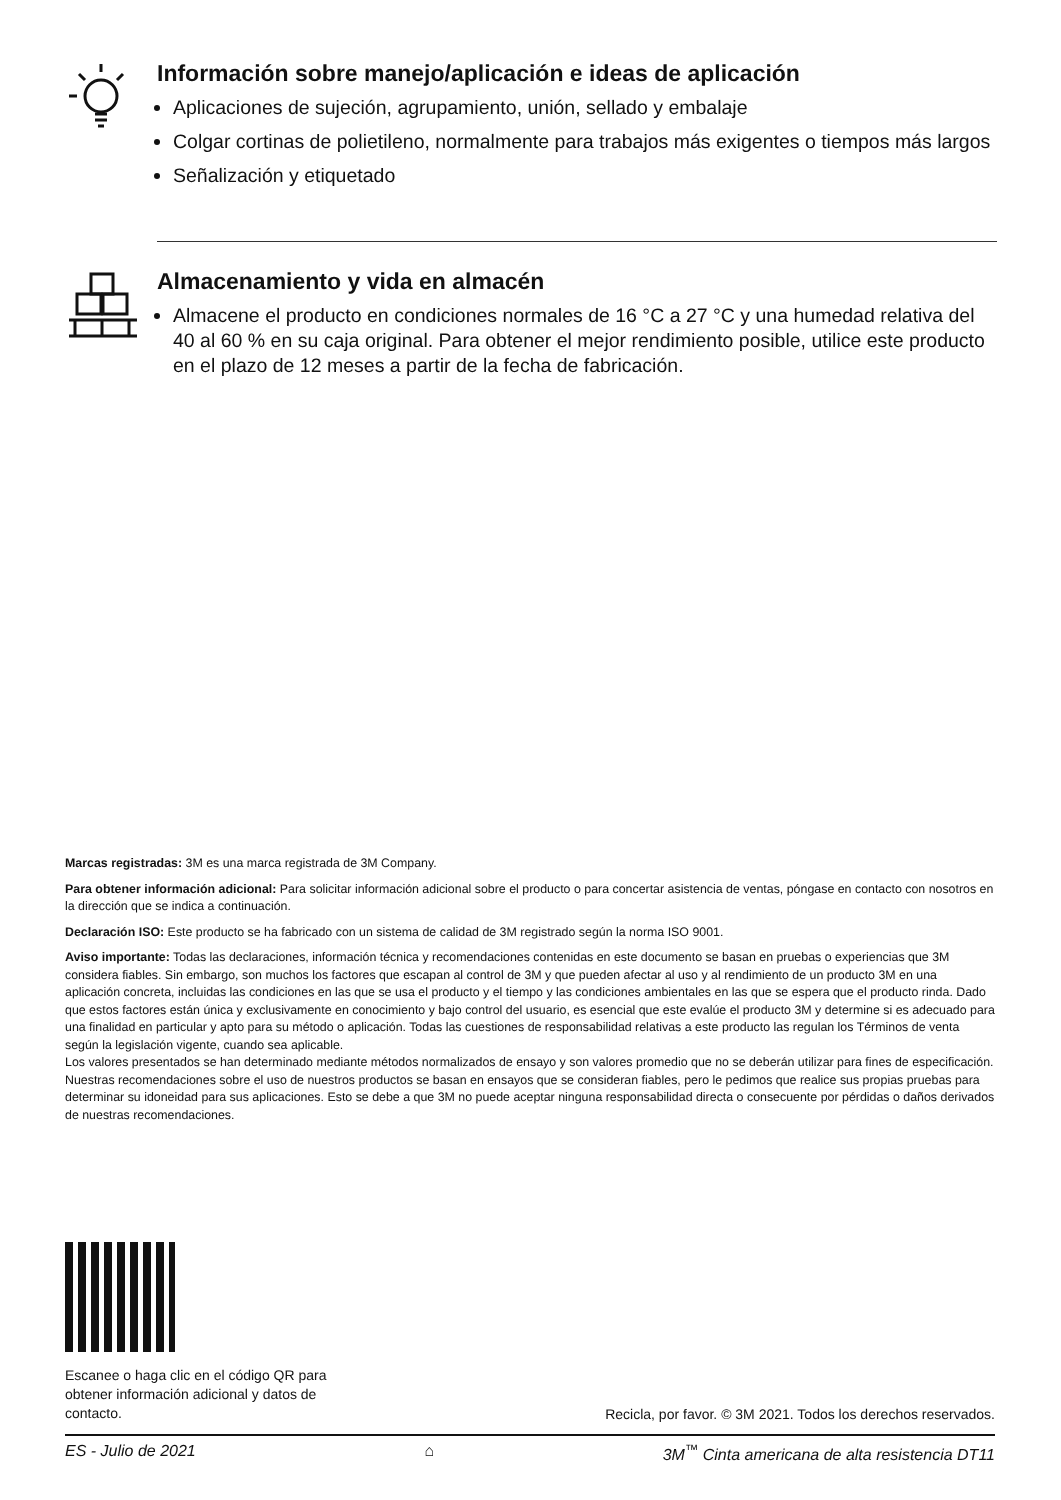Información sobre manejo/aplicación e ideas de aplicación
Aplicaciones de sujeción, agrupamiento, unión, sellado y embalaje
Colgar cortinas de polietileno, normalmente para trabajos más exigentes o tiempos más largos
Señalización y etiquetado
Almacenamiento y vida en almacén
Almacene el producto en condiciones normales de 16 °C a 27 °C y una humedad relativa del 40 al 60 % en su caja original. Para obtener el mejor rendimiento posible, utilice este producto en el plazo de 12 meses a partir de la fecha de fabricación.
Marcas registradas: 3M es una marca registrada de 3M Company.
Para obtener información adicional: Para solicitar información adicional sobre el producto o para concertar asistencia de ventas, póngase en contacto con nosotros en la dirección que se indica a continuación.
Declaración ISO: Este producto se ha fabricado con un sistema de calidad de 3M registrado según la norma ISO 9001.
Aviso importante: Todas las declaraciones, información técnica y recomendaciones contenidas en este documento se basan en pruebas o experiencias que 3M considera fiables. Sin embargo, son muchos los factores que escapan al control de 3M y que pueden afectar al uso y al rendimiento de un producto 3M en una aplicación concreta, incluidas las condiciones en las que se usa el producto y el tiempo y las condiciones ambientales en las que se espera que el producto rinda. Dado que estos factores están única y exclusivamente en conocimiento y bajo control del usuario, es esencial que este evalúe el producto 3M y determine si es adecuado para una finalidad en particular y apto para su método o aplicación. Todas las cuestiones de responsabilidad relativas a este producto las regulan los Términos de venta según la legislación vigente, cuando sea aplicable.
Los valores presentados se han determinado mediante métodos normalizados de ensayo y son valores promedio que no se deberán utilizar para fines de especificación. Nuestras recomendaciones sobre el uso de nuestros productos se basan en ensayos que se consideran fiables, pero le pedimos que realice sus propias pruebas para determinar su idoneidad para sus aplicaciones. Esto se debe a que 3M no puede aceptar ninguna responsabilidad directa o consecuente por pérdidas o daños derivados de nuestras recomendaciones.
Escanee o haga clic en el código QR para obtener información adicional y datos de contacto.
Recicla, por favor. © 3M 2021. Todos los derechos reservados.
ES - Julio de 2021 ⌂ 3M<sup>™</sup> Cinta americana de alta resistencia DT11